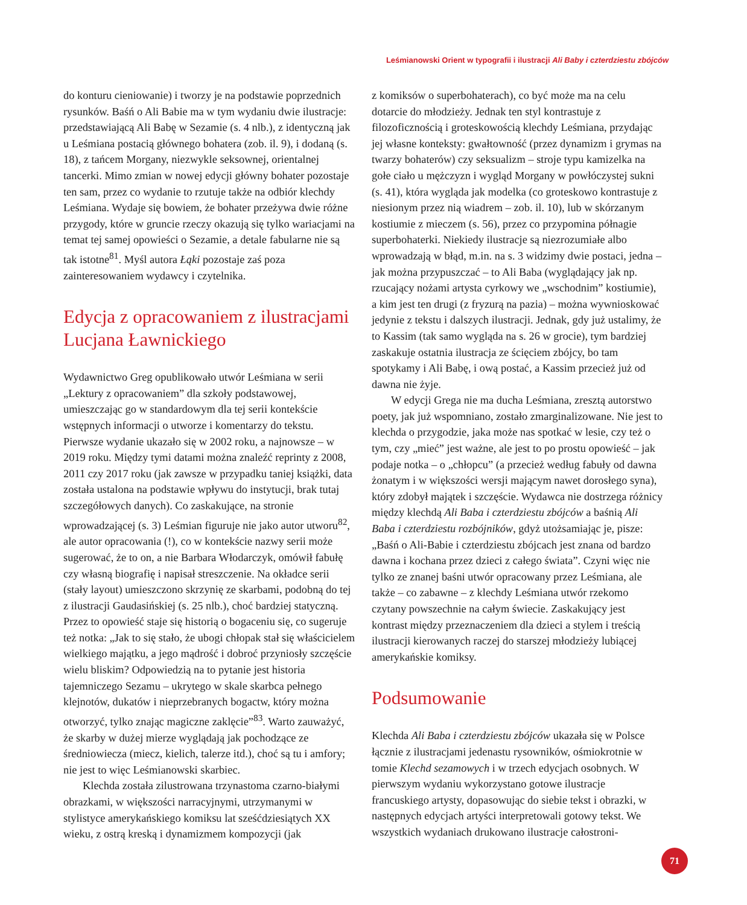Leśmianowski Orient w typografii i ilustracji Ali Baby i czterdziestu zbójców
do konturu cieniowanie) i tworzy je na podstawie poprzednich rysunków. Baśń o Ali Babie ma w tym wydaniu dwie ilustracje: przedstawiającą Ali Babę w Sezamie (s. 4 nlb.), z identyczną jak u Leśmiana postacią głównego bohatera (zob. il. 9), i dodaną (s. 18), z tańcem Morgany, niezwykle seksownej, orientalnej tancerki. Mimo zmian w nowej edycji główny bohater pozostaje ten sam, przez co wydanie to rzutuje także na odbiór klechdy Leśmiana. Wydaje się bowiem, że bohater przeżywa dwie różne przygody, które w gruncie rzeczy okazują się tylko wariacjami na temat tej samej opowieści o Sezamie, a detale fabularne nie są tak istotne<sup>81</sup>. Myśl autora Łąki pozostaje zaś poza zainteresowaniem wydawcy i czytelnika.
Edycja z opracowaniem z ilustracjami Lucjana Ławnickiego
Wydawnictwo Greg opublikowało utwór Leśmiana w serii „Lektury z opracowaniem” dla szkoły podstawowej, umieszczając go w standardowym dla tej serii kontekście wstępnych informacji o utworze i komentarzy do tekstu. Pierwsze wydanie ukazało się w 2002 roku, a najnowsze – w 2019 roku. Między tymi datami można znaleźć reprinty z 2008, 2011 czy 2017 roku (jak zawsze w przypadku taniej książki, data została ustalona na podstawie wpływu do instytucji, brak tutaj szczegółowych danych). Co zaskakujące, na stronie wprowadzającej (s. 3) Leśmian figuruje nie jako autor utworu<sup>82</sup>, ale autor opracowania (!), co w kontekście nazwy serii może sugerować, że to on, a nie Barbara Włodarczyk, omówił fabułę czy własną biografię i napisał streszczenie. Na okładce serii (stały layout) umieszczono skrzynię ze skarbami, podobną do tej z ilustracji Gaudasińskiej (s. 25 nlb.), choć bardziej statyczną. Przez to opowieść staje się historią o bogaceniu się, co sugeruje też notka: „Jak to się stało, że ubogi chłopak stał się właścicielem wielkiego majątku, a jego mądrość i dobroć przyniosły szczęście wielu bliskim? Odpowiedzią na to pytanie jest historia tajemniczego Sezamu – ukrytego w skale skarbca pełnego klejnotów, dukatów i nieprzebranych bogactw, który można otworzyć, tylko znając magiczne zaklęcie”<sup>83</sup>. Warto zauważyć, że skarby w dużej mierze wyglądają jak pochodzące ze średniowiecza (miecz, kielich, talerze itd.), choć są tu i amfory; nie jest to więc Leśmianowski skarbiec.
Klechda została zilustrowana trzynastoma czarno-białymi obrazkami, w większości narracyjnymi, utrzymanymi w stylistyce amerykańskiego komiksu lat sześćdziesiątych XX wieku, z ostrą kreską i dynamizmem kompozycji (jak
z komiksów o superbohaterach), co być może ma na celu dotarcie do młodzieży. Jednak ten styl kontrastuje z filozoficznością i groteskowością klechdy Leśmiana, przydając jej własne konteksty: gwałtowność (przez dynamizm i grymas na twarzy bohaterów) czy seksualizm – stroje typu kamizelka na gołe ciało u mężczyzn i wygląd Morgany w powłóczystej sukni (s. 41), która wygląda jak modelka (co groteskowo kontrastuje z niesionym przez nią wiadrem – zob. il. 10), lub w skórzanym kostiumie z mieczem (s. 56), przez co przypomina półnagie superbohaterki. Niekiedy ilustracje są niezrozumiałe albo wprowadzają w błąd, m.in. na s. 3 widzimy dwie postaci, jedna – jak można przypuszczać – to Ali Baba (wyglądający jak np. rzucający nożami artysta cyrkowy we „wschodnim” kostiumie), a kim jest ten drugi (z fryzurą na pazia) – można wywnioskować jedynie z tekstu i dalszych ilustracji. Jednak, gdy już ustalimy, że to Kassim (tak samo wygląda na s. 26 w grocie), tym bardziej zaskakuje ostatnia ilustracja ze ścięciem zbójcy, bo tam spotykamy i Ali Babę, i ową postać, a Kassim przecież już od dawna nie żyje.
W edycji Grega nie ma ducha Leśmiana, zresztą autorstwo poety, jak już wspomniano, zostało zmarginalizowane. Nie jest to klechda o przygodzie, jaka może nas spotkać w lesie, czy też o tym, czy „mieć” jest ważne, ale jest to po prostu opowieść – jak podaje notka – o „chłopcu” (a przecież według fabuły od dawna żonatym i w większości wersji mającym nawet dorosłego syna), który zdobył majątek i szczęście. Wydawca nie dostrzega różnicy między klechdą Ali Baba i czterdziestu zbójców a baśnią Ali Baba i czterdziestu rozbójników, gdyż utożsamiając je, pisze: „Baśń o Ali-Babie i czterdziestu zbójcach jest znana od bardzo dawna i kochana przez dzieci z całego świata”. Czyni więc nie tylko ze znanej baśni utwór opracowany przez Leśmiana, ale także – co zabawne – z klechdy Leśmiana utwór rzekomo czytany powszechnie na całym świecie. Zaskakujący jest kontrast między przeznaczeniem dla dzieci a stylem i treścią ilustracji kierowanych raczej do starszej młodzieży lubiącej amerykańskie komiksy.
Podsumowanie
Klechda Ali Baba i czterdziestu zbójców ukazała się w Polsce łącznie z ilustracjami jedenastu rysowników, ośmiokrotnie w tomie Klechd sezamowych i w trzech edycjach osobnych. W pierwszym wydaniu wykorzystano gotowe ilustracje francuskiego artysty, dopasowując do siebie tekst i obrazki, w następnych edycjach artyści interpretowali gotowy tekst. We wszystkich wydaniach drukowano ilustracje całostroni-
71